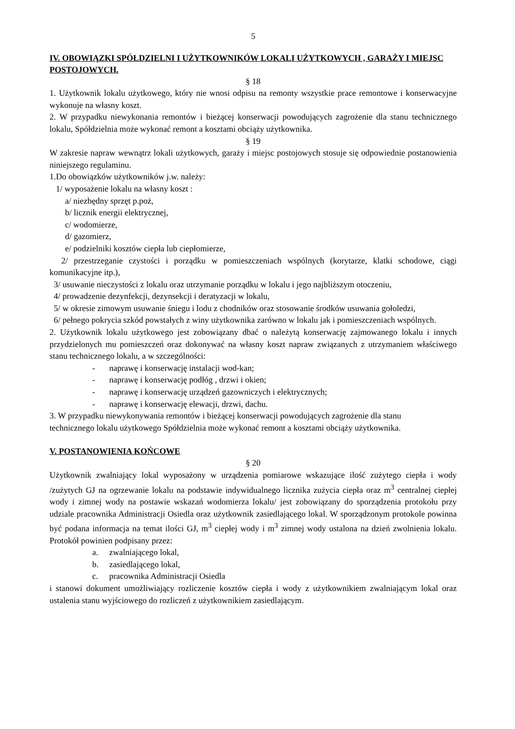5
IV. OBOWIĄZKI SPÓŁDZIELNI I UŻYTKOWNIKÓW LOKALI UŻYTKOWYCH , GARAŻY I MIEJSC POSTOJOWYCH.
§ 18
1. Użytkownik lokalu użytkowego, który nie wnosi odpisu na remonty wszystkie prace remontowe i konserwacyjne wykonuje na własny koszt.
2. W przypadku niewykonania remontów i bieżącej konserwacji powodujących zagrożenie dla stanu technicznego lokalu, Spółdzielnia może wykonać remont a kosztami obciąży użytkownika.
§ 19
W zakresie napraw wewnątrz lokali użytkowych, garaży i miejsc postojowych stosuje się odpowiednie postanowienia niniejszego regulaminu.
1.Do obowiązków użytkowników j.w. należy:
1/ wyposażenie lokalu na własny koszt :
a/ niezbędny sprzęt p.poż,
b/ licznik energii elektrycznej,
c/ wodomierze,
d/ gazomierz,
e/ podzielniki kosztów ciepła lub ciepłomierze,
2/ przestrzeganie czystości i porządku w pomieszczeniach wspólnych (korytarze, klatki schodowe, ciągi komunikacyjne itp.),
3/ usuwanie nieczystości z lokalu oraz utrzymanie porządku w lokalu i jego najbliższym otoczeniu,
4/ prowadzenie dezynfekcji, dezynsekcji i deratyzacji w lokalu,
5/ w okresie zimowym usuwanie śniegu i lodu z chodników oraz stosowanie środków usuwania gołoledzi,
6/ pełnego pokrycia szkód powstałych z winy użytkownika zarówno w lokalu jak i pomieszczeniach wspólnych.
2. Użytkownik lokalu użytkowego jest zobowiązany dbać o należytą konserwację zajmowanego lokalu i innych przydzielonych mu pomieszczeń oraz dokonywać na własny koszt napraw związanych z utrzymaniem właściwego stanu technicznego lokalu, a w szczególności:
- naprawę i konserwację instalacji wod-kan;
- naprawę i konserwację podłóg , drzwi i okien;
- naprawę i konserwację urządzeń gazowniczych i elektrycznych;
- naprawę i konserwację elewacji, drzwi, dachu.
3. W przypadku niewykonywania remontów i bieżącej konserwacji powodujących zagrożenie dla stanu technicznego lokalu użytkowego Spółdzielnia może wykonać remont a kosztami obciąży użytkownika.
V. POSTANOWIENIA KOŃCOWE
§ 20
Użytkownik zwalniający lokal wyposażony w urządzenia pomiarowe wskazujące ilość zużytego ciepła i wody /zużytych GJ na ogrzewanie lokalu na podstawie indywidualnego licznika zużycia ciepła oraz m<sup>3</sup> centralnej ciepłej wody i zimnej wody na postawie wskazań wodomierza lokalu/ jest zobowiązany do sporządzenia protokołu przy udziale pracownika Administracji Osiedla oraz użytkownik zasiedlającego lokal. W sporządzonym protokole powinna być podana informacja na temat ilości GJ, m<sup>3</sup> ciepłej wody i m<sup>3</sup> zimnej wody ustalona na dzień zwolnienia lokalu. Protokół powinien podpisany przez:
a. zwalniającego lokal,
b. zasiedlającego lokal,
c. pracownika Administracji Osiedla
i stanowi dokument umożliwiający rozliczenie kosztów ciepła i wody z użytkownikiem zwalniającym lokal oraz ustalenia stanu wyjściowego do rozliczeń z użytkownikiem zasiedlającym.